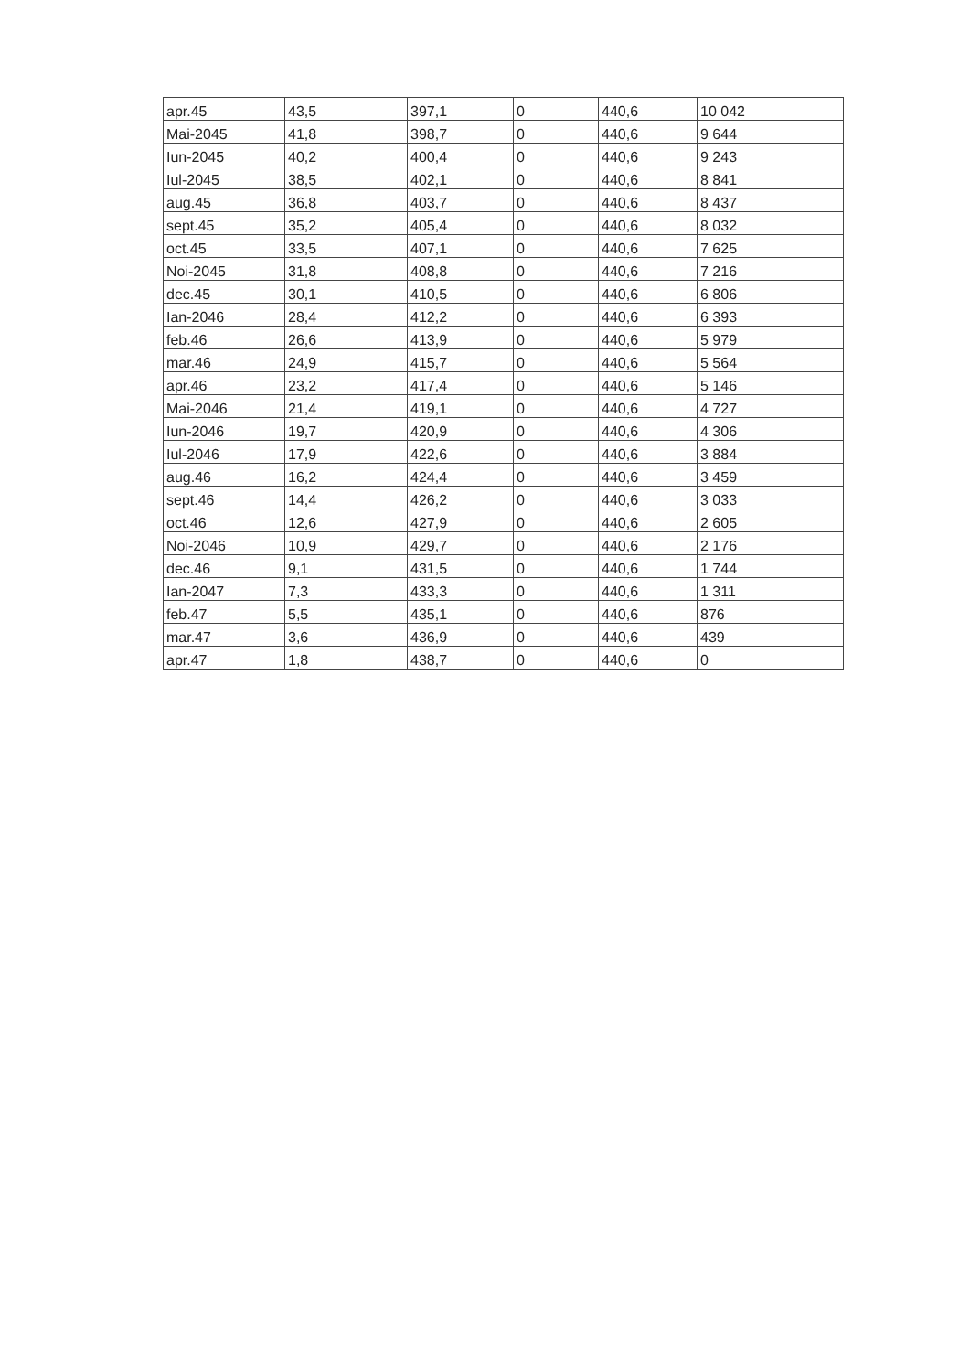| apr.45 | 43,5 | 397,1 | 0 | 440,6 | 10 042 |
| Mai-2045 | 41,8 | 398,7 | 0 | 440,6 | 9 644 |
| Iun-2045 | 40,2 | 400,4 | 0 | 440,6 | 9 243 |
| Iul-2045 | 38,5 | 402,1 | 0 | 440,6 | 8 841 |
| aug.45 | 36,8 | 403,7 | 0 | 440,6 | 8 437 |
| sept.45 | 35,2 | 405,4 | 0 | 440,6 | 8 032 |
| oct.45 | 33,5 | 407,1 | 0 | 440,6 | 7 625 |
| Noi-2045 | 31,8 | 408,8 | 0 | 440,6 | 7 216 |
| dec.45 | 30,1 | 410,5 | 0 | 440,6 | 6 806 |
| Ian-2046 | 28,4 | 412,2 | 0 | 440,6 | 6 393 |
| feb.46 | 26,6 | 413,9 | 0 | 440,6 | 5 979 |
| mar.46 | 24,9 | 415,7 | 0 | 440,6 | 5 564 |
| apr.46 | 23,2 | 417,4 | 0 | 440,6 | 5 146 |
| Mai-2046 | 21,4 | 419,1 | 0 | 440,6 | 4 727 |
| Iun-2046 | 19,7 | 420,9 | 0 | 440,6 | 4 306 |
| Iul-2046 | 17,9 | 422,6 | 0 | 440,6 | 3 884 |
| aug.46 | 16,2 | 424,4 | 0 | 440,6 | 3 459 |
| sept.46 | 14,4 | 426,2 | 0 | 440,6 | 3 033 |
| oct.46 | 12,6 | 427,9 | 0 | 440,6 | 2 605 |
| Noi-2046 | 10,9 | 429,7 | 0 | 440,6 | 2 176 |
| dec.46 | 9,1 | 431,5 | 0 | 440,6 | 1 744 |
| Ian-2047 | 7,3 | 433,3 | 0 | 440,6 | 1 311 |
| feb.47 | 5,5 | 435,1 | 0 | 440,6 | 876 |
| mar.47 | 3,6 | 436,9 | 0 | 440,6 | 439 |
| apr.47 | 1,8 | 438,7 | 0 | 440,6 | 0 |